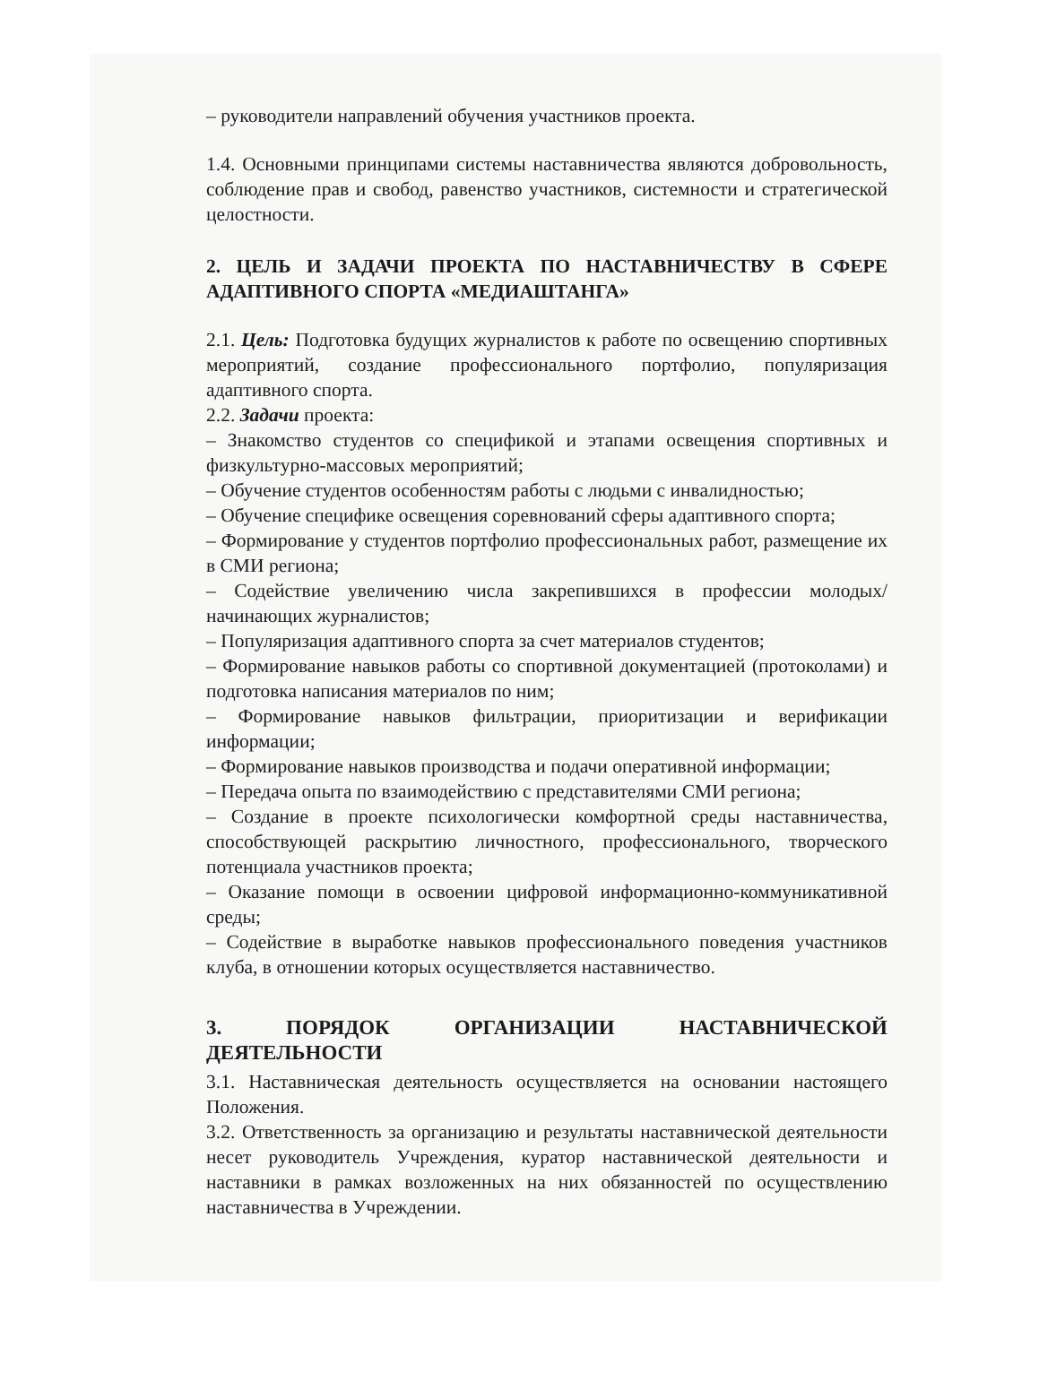– руководители направлений обучения участников проекта.
1.4. Основными принципами системы наставничества являются добровольность, соблюдение прав и свобод, равенство участников, системности и стратегической целостности.
2. ЦЕЛЬ И ЗАДАЧИ ПРОЕКТА ПО НАСТАВНИЧЕСТВУ В СФЕРЕ АДАПТИВНОГО СПОРТА «МЕДИАШТАНГА»
2.1. Цель: Подготовка будущих журналистов к работе по освещению спортивных мероприятий, создание профессионального портфолио, популяризация адаптивного спорта.
2.2. Задачи проекта:
– Знакомство студентов со спецификой и этапами освещения спортивных и физкультурно-массовых мероприятий;
– Обучение студентов особенностям работы с людьми с инвалидностью;
– Обучение специфике освещения соревнований сферы адаптивного спорта;
– Формирование у студентов портфолио профессиональных работ, размещение их в СМИ региона;
– Содействие увеличению числа закрепившихся в профессии молодых/начинающих журналистов;
– Популяризация адаптивного спорта за счет материалов студентов;
– Формирование навыков работы со спортивной документацией (протоколами) и подготовка написания материалов по ним;
– Формирование навыков фильтрации, приоритизации и верификации информации;
– Формирование навыков производства и подачи оперативной информации;
– Передача опыта по взаимодействию с представителями СМИ региона;
– Создание в проекте психологически комфортной среды наставничества, способствующей раскрытию личностного, профессионального, творческого потенциала участников проекта;
– Оказание помощи в освоении цифровой информационно-коммуникативной среды;
– Содействие в выработке навыков профессионального поведения участников клуба, в отношении которых осуществляется наставничество.
3. ПОРЯДОК ОРГАНИЗАЦИИ НАСТАВНИЧЕСКОЙ ДЕЯТЕЛЬНОСТИ
3.1. Наставническая деятельность осуществляется на основании настоящего Положения.
3.2. Ответственность за организацию и результаты наставнической деятельности несет руководитель Учреждения, куратор наставнической деятельности и наставники в рамках возложенных на них обязанностей по осуществлению наставничества в Учреждении.